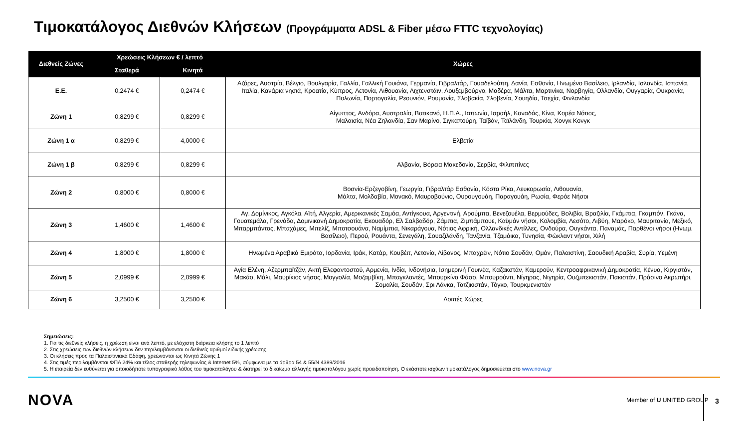Τιμοκατάλογος Διεθνών Κλήσεων (Προγράμματα ADSL & Fiber μέσω FTTC τεχνολογίας)
| Διεθνείς Ζώνες | Χρεώσεις Κλήσεων € / λεπτό | | Χώρες |
| --- | --- | --- | --- |
| | Σταθερά | Κινητά | |
| Ε.Ε. | 0,2474 € | 0,2474 € | Αζόρες, Αυστρία, Βέλγιο, Βουλγαρία, Γαλλία, Γαλλική Γουιάνα, Γερμανία, Γιβραλτάρ, Γουαδελούπη, Δανία, Εσθονία, Ηνωμένο Βασίλειο, Ιρλανδία, Ισλανδία, Ισπανία, Ιταλία, Κανάρια νησιά, Κροατία, Κύπρος, Λετονία, Λιθουανία, Λιχτενστάιν, Λουξεμβούργο, Μαδέρα, Μάλτα, Μαρτινίκα, Νορβηγία, Ολλανδία, Ουγγαρία, Ουκρανία, Πολωνία, Πορτογαλία, Ρεουνιόν, Ρουμανία, Σλοβακία, Σλοβενία, Σουηδία, Τσεχία, Φινλανδία |
| Ζώνη 1 | 0,8299 € | 0,8299 € | Αίγυπτος, Ανδόρα, Αυστραλία, Βατικανό, Η.Π.Α., Ιαπωνία, Ισραήλ, Καναδάς, Κίνα, Κορέα Νότιος, Μαλαισία, Νέα Ζηλανδία, Σαν Μαρίνο, Σιγκαπούρη, Ταϊβάν, Ταϊλάνδη, Τουρκία, Χονγκ Κονγκ |
| Ζώνη 1 α | 0,8299 € | 4,0000 € | Ελβετία |
| Ζώνη 1 β | 0,8299 € | 0,8299 € | Αλβανία, Βόρεια Μακεδονία, Σερβία, Φιλιππίνες |
| Ζώνη 2 | 0,8000 € | 0,8000 € | Βοσνία-Ερζεγοβίνη, Γεωργία, Γιβραλτάρ Εσθονία, Κόστα Ρίκα, Λευκορωσία, Λιθουανία, Μάλτα, Μολδαβία, Μονακό, Μαυροβούνιο, Ουρουγουάη, Παραγουάη, Ρωσία, Φερόε Νήσοι |
| Ζώνη 3 | 1,4600 € | 1,4600 € | Αγ. Δομίνικος, Αγκόλα, Αϊτή, Αλγερία, Αμερικανικές Σαμόα, Αντίγκουα, Αργεντινή, Αρούμπα, Βενεζουέλα, Βερμούδες, Βολιβία, Βραζιλία, Γκάμπια, Γκαμπόν, Γκάνα, Γουατεμάλα, Γρενάδα, Δομινικανή Δημοκρατία, Εκουαδόρ, Ελ Σαλβαδόρ, Ζάμπια, Ζιμπάμπουε, Καϋμάν νήσοι, Κολομβία, Λεσότο, Λιβύη, Μαρόκο, Μαυριτανία, Μεξικό, Μπαρμπάντος, Μπαχάμες, Μπελίζ, Μποτσουάνα, Ναμίμπια, Νικαράγουα, Νότιος Αφρική, Ολλανδικές Αντίλλες, Ονδούρα, Ουγκάντα, Παναμάς, Παρθένοι νήσοι (Ηνωμ. Βασίλειο), Περού, Ρουάντα, Σενεγάλη, Σουαζιλάνδη, Τανζανία, Τζαμάικα, Τυνησία, Φώκλαντ νήσοι, Χιλή |
| Ζώνη 4 | 1,8000 € | 1,8000 € | Ηνωμένα Αραβικά Εμιράτα, Ιορδανία, Ιράκ, Κατάρ, Κουβέιτ, Λετονία, Λίβανος, Μπαχρέιν, Νότιο Σουδάν, Ομάν, Παλαιστίνη, Σαουδική Αραβία, Συρία, Υεμένη |
| Ζώνη 5 | 2,0999 € | 2,0999 € | Αγία Ελένη, Αζερμπαϊτζάν, Ακτή Ελεφαντοστού, Αρμενία, Ινδία, Ινδονήσια, Ισημερινή Γουινέα, Καζακστάν, Καμερούν, Κεντροαφρικανική Δημοκρατία, Κένυα, Κιργιστάν, Μακάο, Μάλι, Μαυρίκιος νήσος, Μογγολία, Μοζαμβίκη, Μπαγκλαντές, Μπουρκίνα Φάσο, Μπουρούντι, Νίγηρας, Νιγηρία, Ουζμπεκιστάν, Πακιστάν, Πράσινο Ακρωτήρι, Σομαλία, Σουδάν, Σρι Λάνκα, Τατζικιστάν, Τόγκο, Τουρκμενιστάν |
| Ζώνη 6 | 3,2500 € | 3,2500 € | Λοιπές Χώρες |
Σημειώσεις:
1. Για τις διεθνείς κλήσεις, η χρέωση είναι ανά λεπτό, με ελάχιστη διάρκεια κλήσης το 1 λεπτό
2. Στις χρεώσεις των διεθνών κλήσεων δεν περιλαμβάνονται οι διεθνείς αριθμοί ειδικής χρέωσης
3. Οι κλήσεις προς τα Παλαιστινιακά Εδάφη, χρεώνονται ως Κινητά Ζώνης 1
4. Στις τιμές περιλαμβάνεται ΦΠΑ 24% και τέλος σταθερής τηλεφωνίας & Internet 5%, σύμφωνα με τα άρθρα 54 & 55/Ν.4389/2016
5. Η εταιρεία δεν ευθύνεται για οποιοδήποτε τυπογραφικό λάθος του τιμοκαταλόγου & διατηρεί το δικαίωμα αλλαγής τιμοκαταλόγου χωρίς προειδοποίηση. Ο εκάστοτε ισχύων τιμοκατάλογος δημοσιεύεται στο www.nova.gr
NOVA Member of U UNITED GROUP 3